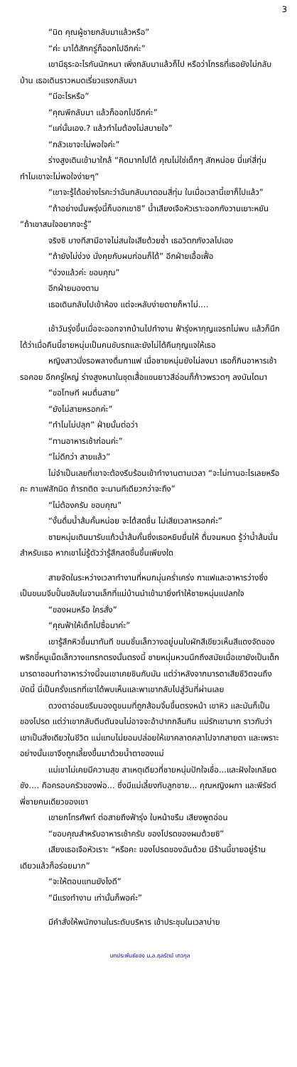3
“นิด คุณผู้ชายกลับมาแล้วหรือ”
“ค่ะ มาได้สักครู่ก็ออกไปอีกค่ะ”
เขามีธุระอะไรกันนักหนา เพิ่งกลับมาแล้วก็ไป หรือว่าโกรธที่เธอยังไม่กลับบ้าน เธอเดินราวหมดเรี่ยวแรงกลับมา
“มีอะไรหรือ”
“คุณพีกลับมา แล้วก็ออกไปอีกค่ะ”
“แค่นั้นเอง.? แล้วทำไมต้องไม่สบายใจ”
“กลัวเขาจะไม่พอใจค่ะ”
ร่างสูงเดินเข้ามาใกล้ “คิดมากไปได้ คุณไม่ใช่เด็กๆ สักหน่อย นี่แค่สี่ทุ่มทำไมเขาจะไม่พอใจง่ายๆ”
“เขาจะรู้ได้อย่างไรคะว่าฉันกลับมาตอนสี่ทุ่ม ในเมื่อเวลานี้เขาก็ไปแล้ว”
“ถ้าอย่างนั้นพรุ่งนี้ก็บอกเขาซิ” น้ำเสียงเจือหัวเราะออกกังวานเยาะหยัน “ถ้าเขาสนใจอยากจะรู้”
จริงซิ บางทีสามีอาจไม่สนใจเสียด้วยซ้ำ เธอวิตกกังวลไปเอง
“ถ้ายังไม่ง่วง นั่งคุยกับผมก่อนก็ได้” อีกฝ่ายเอื้อเฟื้อ
“ง่วงแล้วค่ะ ขอบคุณ”
อีกฝ่ายมองตาม
เธอเดินกลับไปเข้าห้อง แต่จะหลับง่ายดายก็หาไม่....
เช้าวันรุ่งขึ้นเมื่อจะออกจากบ้านไปทำงาน ฟ้ารุ่งหากุญแจรถไม่พบ แล้วก็นึกได้ว่าเมื่อคืนนี้ชายหนุ่มเป็นคนขับรถและยังไม่ได้คืนกุญแจให้เธอ
หญิงสาวนั่งรอพลางดื่มกาแฟ เมื่อชายหนุ่มยังไม่ลงมา เธอก็กินอาหารเช้ารอคอย อีกครู่ใหญ่ ร่างสูงหนาในชุดเสื้อแขนยาวสีอ่อนก็ก้าวพรวดๆ ลงบันไดมา
“ขอโทษที ผมตื่นสาย”
“ยังไม่สายหรอกค่ะ”
“ทำไมไม่ปลุก” ฝ่ายนั้นต่อว่า
“ทานอาหารเช้าก่อนค่ะ”
“ไม่ดีกว่า สายแล้ว”
ไม่จำเป็นเลยที่เขาจะต้องรีบร้อนเข้าทำงานตามเวลา “จะไม่ทานอะไรเลยหรือคะ กาแฟสักนิด ถ้ารถติด จะนานทีเดียวกว่าจะถึง”
“ไม่ต้องครับ ขอบคุณ”
“งั้นดื่มน้ำส้มคั้นหน่อย จะได้สดชื่น ไม่เสียเวลาหรอกค่ะ”
ชายหนุ่มเดินมารับแก้วน้ำส้มคั้นซึ่งเธอหยิบยื่นให้ ดื่มจนหมด รู้ว่าน้ำส้มนั่นสำหรับเธอ หากเขาไม่รู้ตัวว่ารู้สึกสดชื่นขึ้นเพียงใด
สายจัดในระหว่างเวลาทำงานที่หมกมุ่นคร่ำเคร่ง กาแฟและอาหารว่างซึ่งเป็นขนมจีบปั้นขลิบในจานเล็กที่แม่บ้านนำเข้ามายิ่งทำให้ชายหนุ่มแปลกใจ
“ของผมหรือ ใครสั่ง”
“คุณฟ้าให้เด็กไปซื้อมาค่ะ”
เขารู้สึกหิวขึ้นมาทันที ขนมชิ้นเล็กวางอยู่บนใบผักสีเขียวเห็นสีแดงจัดของพริกขี้หนูเม็ดเล็กวางแทรกตรงนั้นตรงนี้ ชายหนุ่มหวนนึกถึงสมัยเมื่อเขายังเป็นเด็ก มารดาชอบทำอาหารว่างนี้จนเขาเคยชินกับมัน แต่ว่าหลังจากมารดาเสียชีวิตจนถึงบัดนี้ นี่เป็นครั้งแรกที่เขาได้พบเห็นและพาเขากลับไปสู่วันที่ผ่านเลย
ดวงตาอ่อนขรึมมองดูขนมที่ถูกส้อมจิ้มขึ้นตรงหน้า เขาหิว และมันก็เป็นของโปรด แต่ว่าเขากลับตีบตันจนไม่อาจจะอ้าปากกลืนกิน แม่รักเขามาก ราวกับว่าเขาเป็นสิ่งเดียวในชีวิต แม่แทบไม่ยอมปล่อยให้เขาคลาดคลาไปจากสายตา และเพราะอย่างนั้นเขาจึงถูกเลี้ยงขึ้นมาด้วยน้ำตาของแม่
แม่เขาไม่เคยมีความสุข สาเหตุเดียวที่ชายหนุ่มปักใจเชื่อ...และฝังใจเกลียดชัง.... คือครอบครัวของพ่อ... ซึ่งมีแม่เลี้ยงกับลูกชาย... คุณหญิงผกา และพีรัชต์ พี่ชายคนเดียวของเขา
เขายกโทรศัพท์ ต่อสายถึงฟ้ารุ่ง ใบหน้าขรึม เสียงพูดอ่อน
“ขอบคุณสำหรับอาหารเช้าครับ ของโปรดของผมด้วยซิ”
เสียงเธอเจือหัวเราะ “หรือคะ ของโปรดของฉันด้วย มีร้านนี้ขายอยู่ร้านเดียวแล้วก็อร่อยมาก”
“จะให้ตอบแทนยังไงดี”
“มีแรงทำงาน เท่านั้นก็พอค่ะ”
มีคำสั่งให้พนักงานในระดับบริหาร เข้าประชุมในเวลาบ่าย
บทประพันธ์ของ ม.ล.ฤลรัตน์ เทวกุล